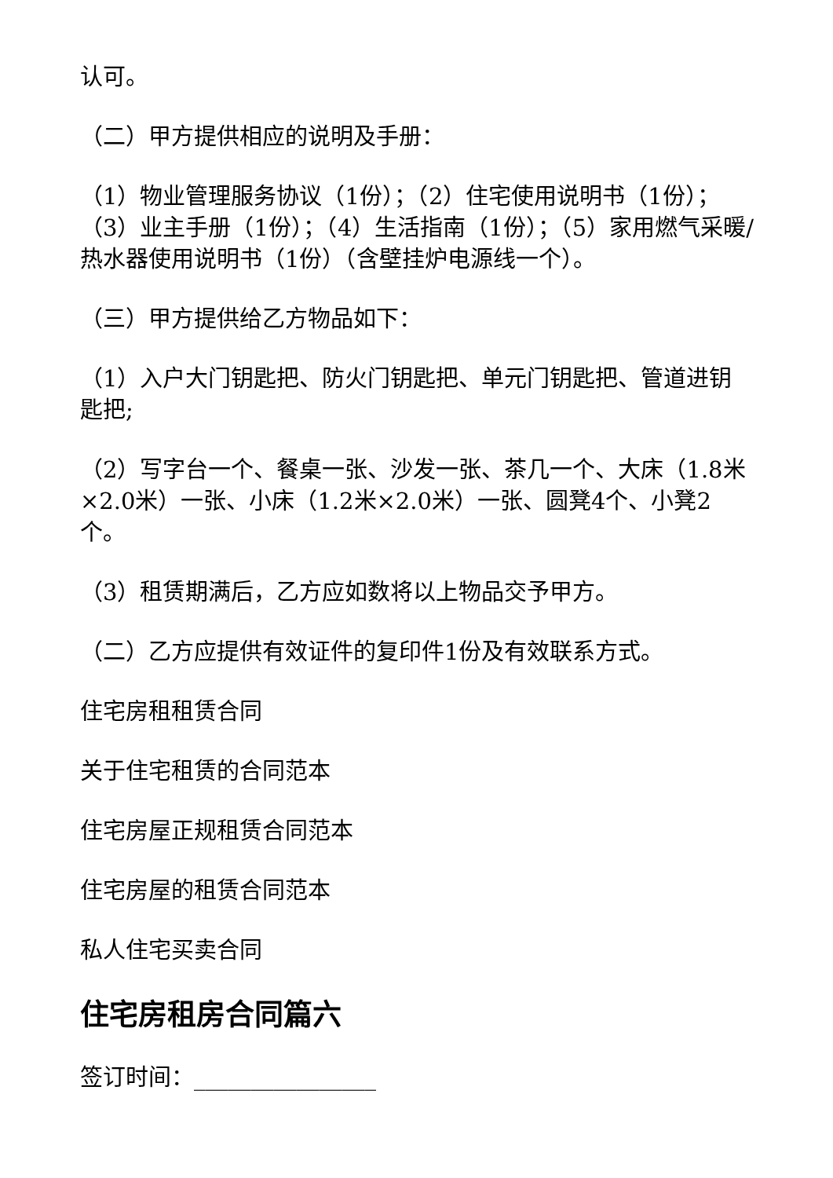认可。
（二）甲方提供相应的说明及手册：
（1）物业管理服务协议（1份）；（2）住宅使用说明书（1份）；（3）业主手册（1份）；（4）生活指南（1份）；（5）家用燃气采暖/热水器使用说明书（1份）（含壁挂炉电源线一个）。
（三）甲方提供给乙方物品如下：
（1）入户大门钥匙把、防火门钥匙把、单元门钥匙把、管道进钥匙把;
（2）写字台一个、餐桌一张、沙发一张、茶几一个、大床（1.8米×2.0米）一张、小床（1.2米×2.0米）一张、圆凳4个、小凳2个。
（3）租赁期满后，乙方应如数将以上物品交予甲方。
（二）乙方应提供有效证件的复印件1份及有效联系方式。
住宅房租租赁合同
关于住宅租赁的合同范本
住宅房屋正规租赁合同范本
住宅房屋的租赁合同范本
私人住宅买卖合同
住宅房租房合同篇六
签订时间：________________